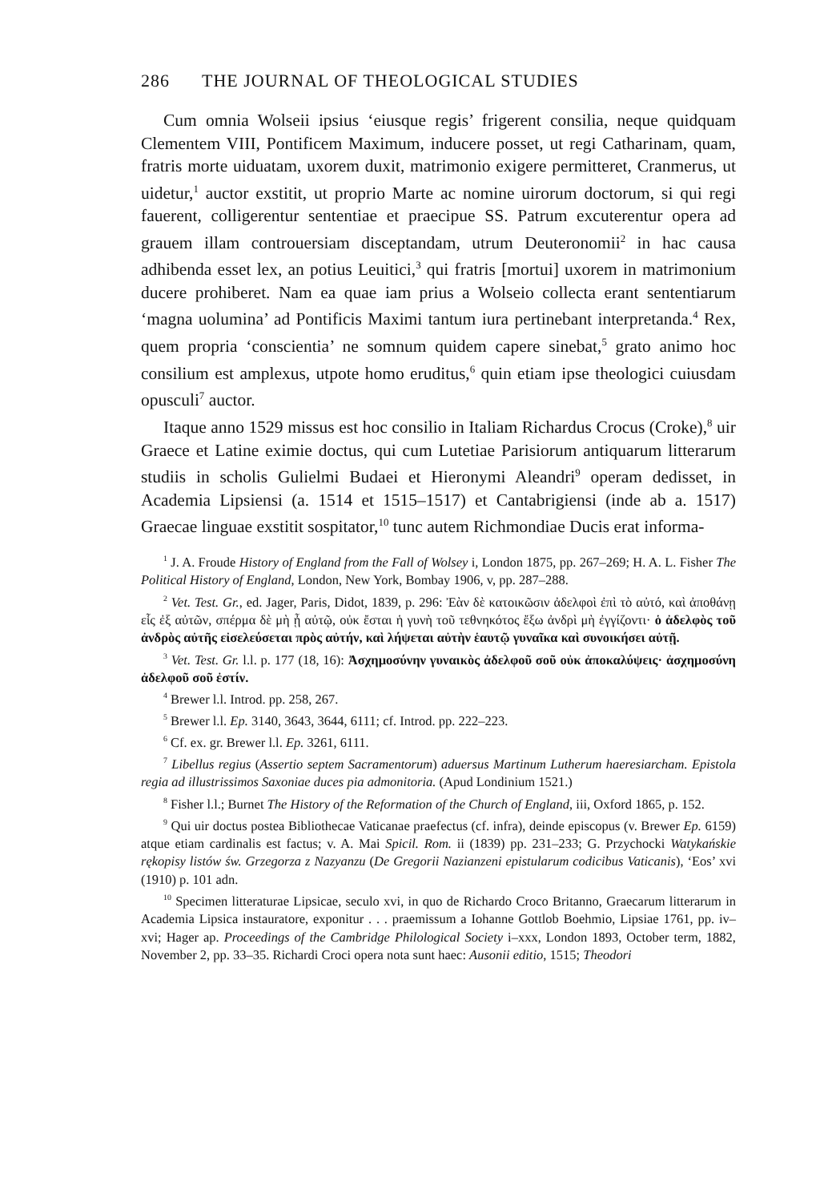286 THE JOURNAL OF THEOLOGICAL STUDIES
Cum omnia Wolseii ipsius ‘eiusque regis’ frigerent consilia, neque quidquam Clementem VIII, Pontificem Maximum, inducere posset, ut regi Catharinam, quam, fratris morte uiduatam, uxorem duxit, matrimonio exigere permitteret, Cranmerus, ut uidetur,<sup>1</sup> auctor exstitit, ut proprio Marte ac nomine uirorum doctorum, si qui regi fauerent, colligerentur sententiae et praecipue SS. Patrum excuterentur opera ad grauem illam controuersiam disceptandam, utrum Deuteronomii<sup>2</sup> in hac causa adhibenda esset lex, an potius Leuitici,<sup>3</sup> qui fratris [mortui] uxorem in matrimonium ducere prohiberet. Nam ea quae iam prius a Wolseio collecta erant sententiarum ‘magna uolumina’ ad Pontificis Maximi tantum iura pertinebant interpretanda.<sup>4</sup> Rex, quem propria ‘conscientia’ ne somnum quidem capere sinebat,<sup>5</sup> grato animo hoc consilium est amplexus, utpote homo eruditus,<sup>6</sup> quin etiam ipse theologici cuiusdam opusculi<sup>7</sup> auctor.
Itaque anno 1529 missus est hoc consilio in Italiam Richardus Crocus (Croke),<sup>8</sup> uir Graece et Latine eximie doctus, qui cum Lutetiae Parisiorum antiquarum litterarum studiis in scholis Gulielmi Budaei et Hieronymi Aleandri<sup>9</sup> operam dedisset, in Academia Lipsiensi (a. 1514 et 1515–1517) et Cantabrigiensi (inde ab a. 1517) Graecae linguae exstitit sospitator,<sup>10</sup> tunc autem Richmondiae Ducis erat informa-
<sup>1</sup> J. A. Froude History of England from the Fall of Wolsey i, London 1875, pp. 267–269; H. A. L. Fisher The Political History of England, London, New York, Bombay 1906, v, pp. 287–288.
<sup>2</sup> Vet. Test. Gr., ed. Jager, Paris, Didot, 1839, p. 296: Ἐὰν δὲ κατοικῶσιν ἀδελφοὶ ἐπὶ τὸ αὐτό, καὶ ἀποθάνῃ εἷς ἐξ αὐτῶν, σπέρμα δὲ μὴ ᾖ αὐτῷ, οὐκ ἔσται ἡ γυνὴ τοῦ τεθνηκότος ἔξω ἀνδρὶ μὴ ἐγγίζοντι· ὁ ἀδελφὸς τοῦ ἀνδρὸς αὐτῆς εἰσελεύσεται πρὸς αὐτήν, καὶ λήψεται αὐτὴν ἑαυτῷ γυναῖκα καὶ συνοικήσει αὐτῇ.
<sup>3</sup> Vet. Test. Gr. l.l. p. 177 (18, 16): Ἀσχημοσύνην γυναικὸς ἀδελφοῦ σοῦ οὐκ ἀποκαλύψεις· ἀσχημοσύνη ἀδελφοῦ σοῦ ἐστίν.
<sup>4</sup> Brewer l.l. Introd. pp. 258, 267.
<sup>5</sup> Brewer l.l. Ep. 3140, 3643, 3644, 6111; cf. Introd. pp. 222–223.
<sup>6</sup> Cf. ex. gr. Brewer l.l. Ep. 3261, 6111.
<sup>7</sup> Libellus regius (Assertio septem Sacramentorum) aduersus Martinum Lutherum haeresiarcham. Epistola regia ad illustrissimos Saxoniae duces pia admonitoria. (Apud Londinium 1521.)
<sup>8</sup> Fisher l.l.; Burnet The History of the Reformation of the Church of England, iii, Oxford 1865, p. 152.
<sup>9</sup> Qui uir doctus postea Bibliothecae Vaticanae praefectus (cf. infra), deinde episcopus (v. Brewer Ep. 6159) atque etiam cardinalis est factus; v. A. Mai Spicil. Rom. ii (1839) pp. 231–233; G. Przychocki Watykańskie rękopisy listów św. Grzegorza z Nazyanzu (De Gregorii Nazianzeni epistularum codicibus Vaticanis), ‘Eos’ xvi (1910) p. 101 adn.
<sup>10</sup> Specimen litteraturae Lipsicae, seculo xvi, in quo de Richardo Croco Britanno, Graecarum litterarum in Academia Lipsica instauratore, exponitur . . . praemissum a Iohanne Gottlob Boehmio, Lipsiae 1761, pp. iv–xvi; Hager ap. Proceedings of the Cambridge Philological Society i–xxx, London 1893, October term, 1882, November 2, pp. 33–35. Richardi Croci opera nota sunt haec: Ausonii editio, 1515; Theodori